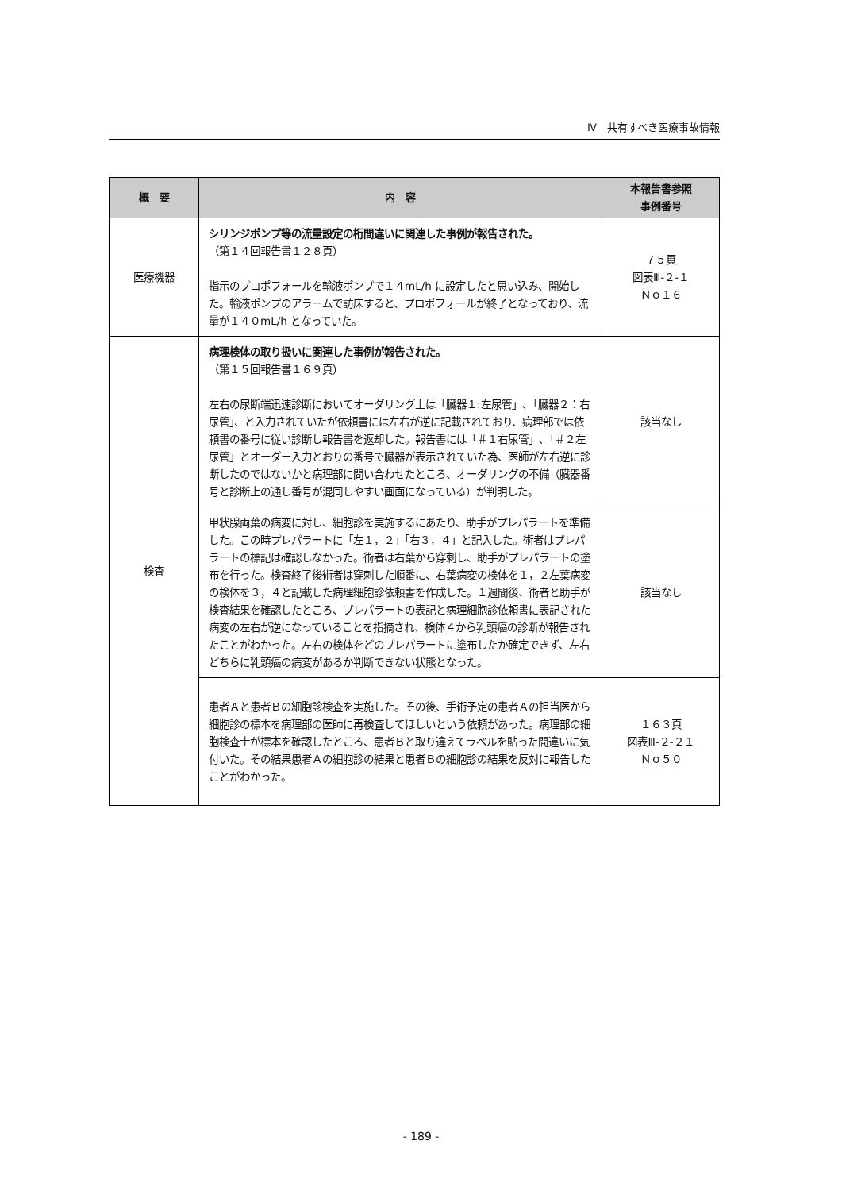Ⅳ　共有すべき医療事故情報
| 概 要 | 内 容 | 本報告書参照 事例番号 |
| --- | --- | --- |
| 医療機器 | シリンジポンプ等の流量設定の桁間違いに関連した事例が報告された。 （第１４回報告書１２８頁） 指示のプロポフォールを輸液ポンプで１４mL/h に設定したと思い込み、開始した。輸液ポンプのアラームで訪床すると、プロポフォールが終了となっており、流量が１４０mL/h となっていた。 | ７５頁 図表Ⅲ-２-１ Ｎｏ１６ |
| 検査 | 病理検体の取り扱いに関連した事例が報告された。 （第１５回報告書１６９頁） 左右の尿断端迅速診断においてオーダリング上は「臓器１:左尿管」､「臓器２：右尿管」、と入力されていたが依頼書には左右が逆に記載されており、病理部では依頼書の番号に従い診断し報告書を返却した。報告書には「＃１右尿管」､「＃２左尿管」とオーダー入力とおりの番号で臓器が表示されていた為、医師が左右逆に診断したのではないかと病理部に問い合わせたところ、オーダリングの不備（臓器番号と診断上の通し番号が混同しやすい画面になっている）が判明した。 | 該当なし |
| | 甲状腺両葉の病変に対し、細胞診を実施するにあたり、助手がプレパラートを準備した。この時プレパラートに「左１，２」「右３，４」と記入した。術者はプレパラートの標記は確認しなかった。術者は右葉から穿刺し、助手がプレパラートの塗布を行った。検査終了後術者は穿刺した順番に、右葉病変の検体を１，２左葉病変の検体を３，４と記載した病理細胞診依頼書を作成した。１週間後、術者と助手が検査結果を確認したところ、プレパラートの表記と病理細胞診依頼書に表記された病変の左右が逆になっていることを指摘され、検体４から乳頭癌の診断が報告されたことがわかった。左右の検体をどのプレパラートに塗布したか確定できず、左右どちらに乳頭癌の病変があるか判断できない状態となった。 | 該当なし |
| | 患者Ａと患者Ｂの細胞診検査を実施した。その後、手術予定の患者Ａの担当医から細胞診の標本を病理部の医師に再検査してほしいという依頼があった。病理部の細胞検査士が標本を確認したところ、患者Ｂと取り違えてラベルを貼った間違いに気付いた。その結果患者Ａの細胞診の結果と患者Ｂの細胞診の結果を反対に報告したことがわかった。 | １６３頁 図表Ⅲ-２-２１ Ｎｏ５０ |
- 189 -